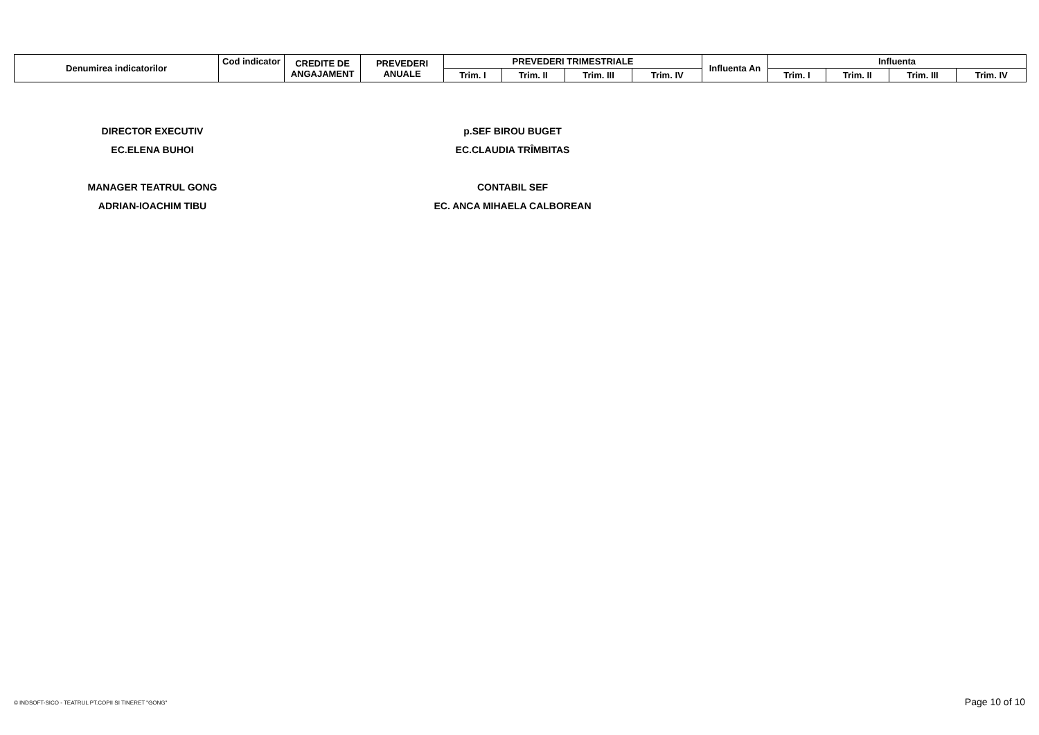| Denumirea indicatorilor | Cod indicator | CREDITE DE ANGAJAMENT | PREVEDERI ANUALE | PREVEDERI TRIMESTRIALE | | | | Influenta An | Influenta | | | |
| --- | --- | --- | --- | --- | --- | --- | --- | --- | --- | --- | --- | --- |
| | | | | Trim. I | Trim. II | Trim. III | Trim. IV | | Trim. I | Trim. II | Trim. III | Trim. IV |
DIRECTOR EXECUTIV
EC.ELENA BUHOI
MANAGER TEATRUL GONG
ADRIAN-IOACHIM TIBU
p.SEF BIROU BUGET
EC.CLAUDIA TRÎMBITAS
CONTABIL SEF
EC. ANCA MIHAELA CALBOREAN
© INDSOFT-SICO - TEATRUL PT.COPII SI TINERET "GONG"
Page 10 of 10